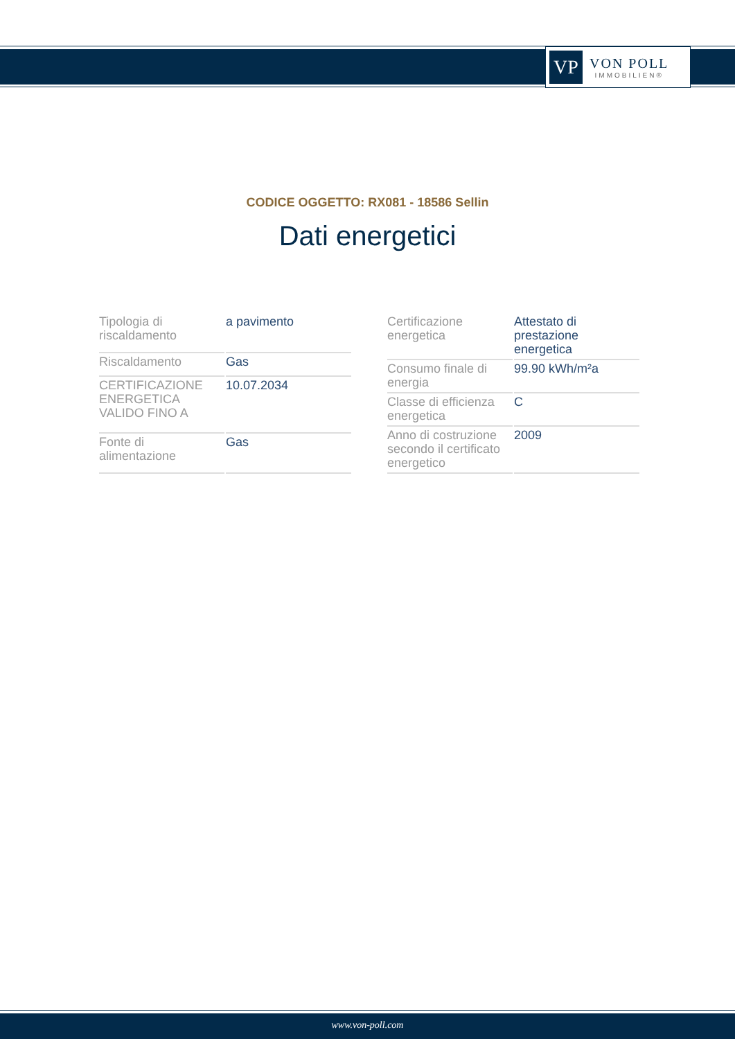VP
VON POLL
IMMOBILIEN®
CODICE OGGETTO: RX081 - 18586 Sellin
Dati energetici
| Tipologia di riscaldamento | a pavimento |
| Riscaldamento | Gas |
| CERTIFICAZIONE ENERGETICA VALIDO FINO A | 10.07.2034 |
| Fonte di alimentazione | Gas |
| Certificazione energetica | Attestato di prestazione energetica |
| Consumo finale di energia | 99.90 kWh/m²a |
| Classe di efficienza energetica | C |
| Anno di costruzione secondo il certificato energetico | 2009 |
www.von-poll.com